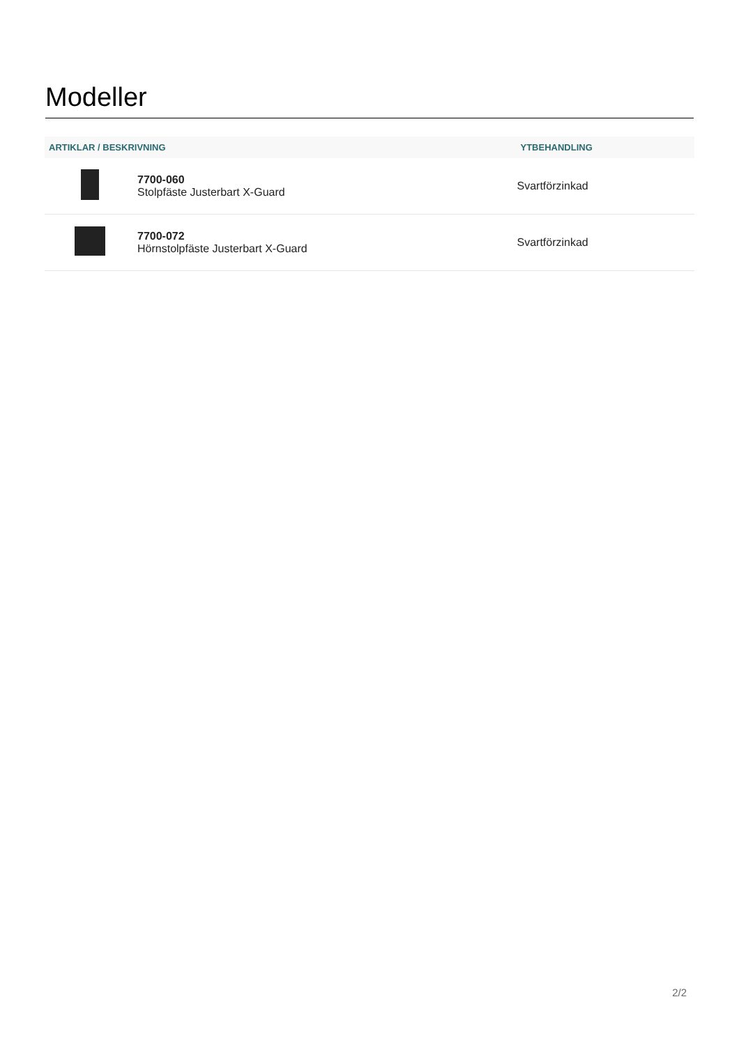Modeller
| ARTIKLAR / BESKRIVNING | | YTBEHANDLING |
| --- | --- | --- |
| | 7700-060 Stolpfäste Justerbart X-Guard | Svartförzinkad |
| | 7700-072 Hörnstolpfäste Justerbart X-Guard | Svartförzinkad |
2/2